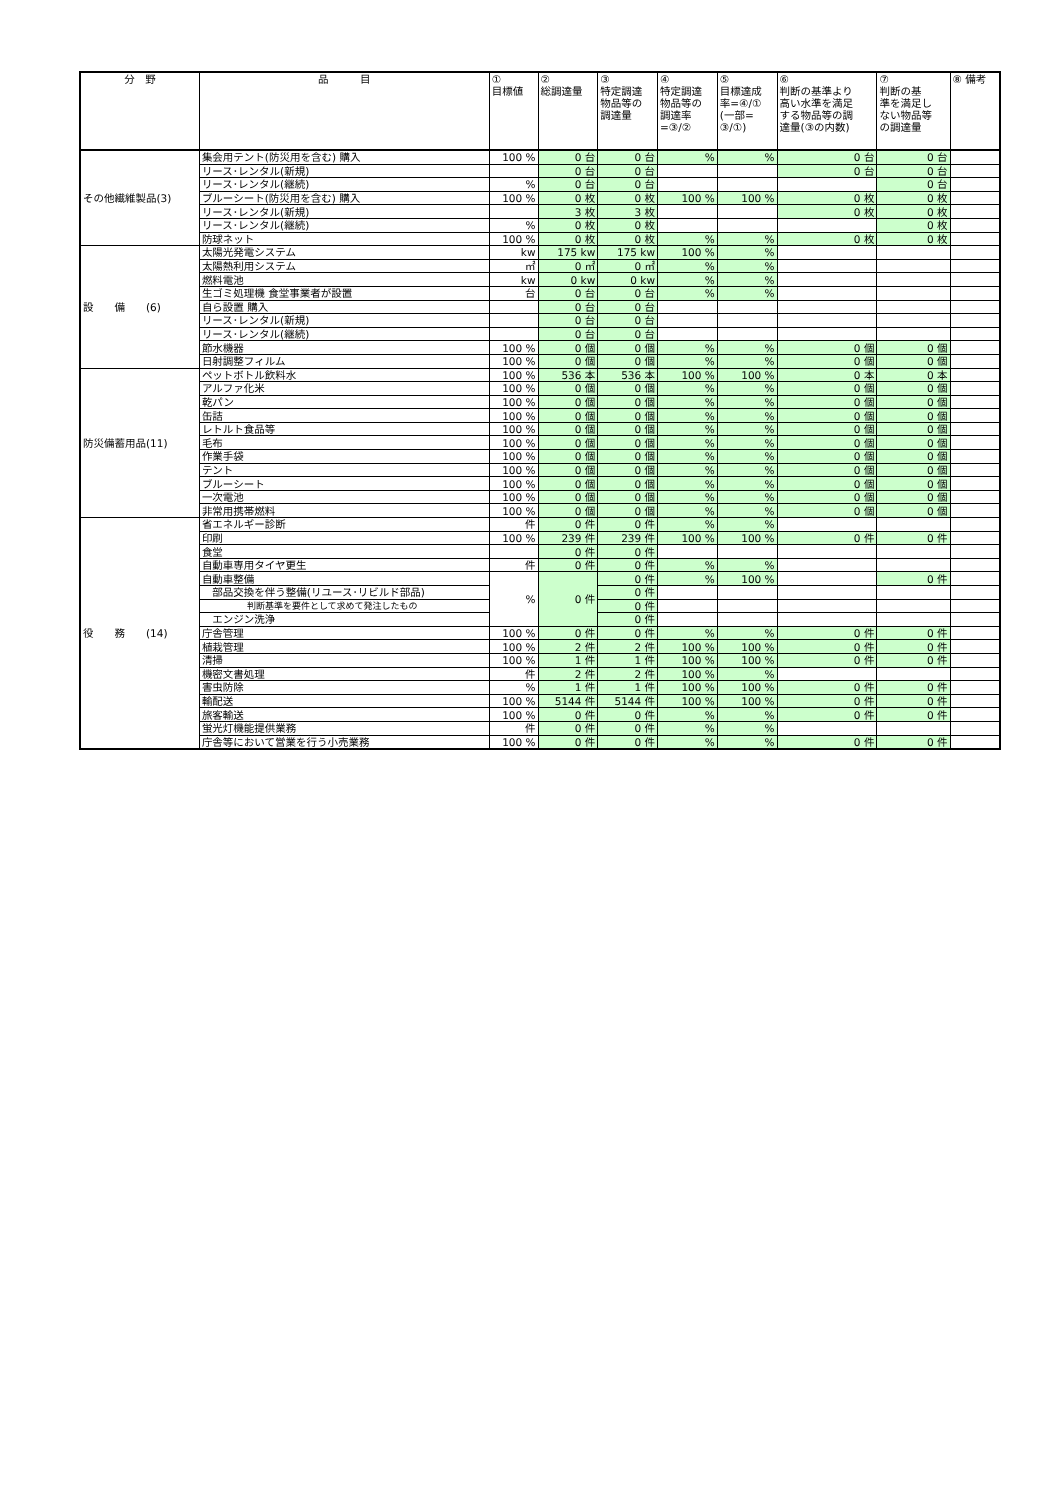| 分 野 | 品 目 | ① 目標値 | ② 総調達量 | ③ 特定調達 物品等の 調達量 | ④ 特定調達 物品等の 調達率 =③/② | ⑤ 目標達成 率=④/① (一部= ③/①) | ⑥ 判断の基準より 高い水準を満足 する物品等の調 達量(③の内数) | ⑦ 判断の基 準を満足し ない物品等 の調達量 | ⑧ 備考 |
| --- | --- | --- | --- | --- | --- | --- | --- | --- | --- |
| その他繊維製品(3) | 集会用テント(防災用を含む) 購入 | 100 % | 0 台 | 0 台 | % | % | 0 台 | 0 台 | |
| | リース･レンタル(新規) | | 0 台 | 0 台 | | | 0 台 | 0 台 | |
| | リース･レンタル(継続) | % | 0 台 | 0 台 | | | | 0 台 | |
| | ブルーシート(防災用を含む) 購入 | 100 % | 0 枚 | 0 枚 | 100 % | 100 % | 0 枚 | 0 枚 | |
| | リース･レンタル(新規) | | 3 枚 | 3 枚 | | | 0 枚 | 0 枚 | |
| | リース･レンタル(継続) | % | 0 枚 | 0 枚 | | | | 0 枚 | |
| | 防球ネット | 100 % | 0 枚 | 0 枚 | % | % | 0 枚 | 0 枚 | |
| 設 備 (6) | 太陽光発電システム | kw | 175 kw | 175 kw | 100 % | % | | | |
| | 太陽熱利用システム | ㎡ | 0 ㎡ | 0 ㎡ | % | % | | | |
| | 燃料電池 | kw | 0 kw | 0 kw | % | % | | | |
| | 生ゴミ処理機 食堂事業者が設置 | 台 | 0 台 | 0 台 | % | % | | | |
| | 自ら設置 購入 | | 0 台 | 0 台 | | | | | |
| | リース･レンタル(新規) | | 0 台 | 0 台 | | | | | |
| | リース･レンタル(継続) | | 0 台 | 0 台 | | | | | |
| | 節水機器 | 100 % | 0 個 | 0 個 | % | % | 0 個 | 0 個 | |
| | 日射調整フィルム | 100 % | 0 個 | 0 個 | % | % | 0 個 | 0 個 | |
| 防災備蓄用品(11) | ペットボトル飲料水 | 100 % | 536 本 | 536 本 | 100 % | 100 % | 0 本 | 0 本 | |
| | アルファ化米 | 100 % | 0 個 | 0 個 | % | % | 0 個 | 0 個 | |
| | 乾パン | 100 % | 0 個 | 0 個 | % | % | 0 個 | 0 個 | |
| | 缶詰 | 100 % | 0 個 | 0 個 | % | % | 0 個 | 0 個 | |
| | レトルト食品等 | 100 % | 0 個 | 0 個 | % | % | 0 個 | 0 個 | |
| | 毛布 | 100 % | 0 個 | 0 個 | % | % | 0 個 | 0 個 | |
| | 作業手袋 | 100 % | 0 個 | 0 個 | % | % | 0 個 | 0 個 | |
| | テント | 100 % | 0 個 | 0 個 | % | % | 0 個 | 0 個 | |
| | ブルーシート | 100 % | 0 個 | 0 個 | % | % | 0 個 | 0 個 | |
| | 一次電池 | 100 % | 0 個 | 0 個 | % | % | 0 個 | 0 個 | |
| | 非常用携帯燃料 | 100 % | 0 個 | 0 個 | % | % | 0 個 | 0 個 | |
| 役 務 (14) | 省エネルギー診断 | 件 | 0 件 | 0 件 | % | % | | | |
| | 印刷 | 100 % | 239 件 | 239 件 | 100 % | 100 % | 0 件 | 0 件 | |
| | 食堂 | | 0 件 | 0 件 | | | | | |
| | 自動車専用タイヤ更生 | 件 | 0 件 | 0 件 | % | % | | | |
| | 自動車整備 | % | 0 件 | 0 件 | % | 100 % | | 0 件 | |
| | 部品交換を伴う整備(リユース･リビルド部品) | | | 0 件 | | | | | |
| | 判断基準を要件として求めて発注したもの | | | 0 件 | | | | | |
| | エンジン洗浄 | | | 0 件 | | | | | |
| | 庁舎管理 | 100 % | 0 件 | 0 件 | % | % | 0 件 | 0 件 | |
| | 植栽管理 | 100 % | 2 件 | 2 件 | 100 % | 100 % | 0 件 | 0 件 | |
| | 清掃 | 100 % | 1 件 | 1 件 | 100 % | 100 % | 0 件 | 0 件 | |
| | 機密文書処理 | 件 | 2 件 | 2 件 | 100 % | % | | | |
| | 害虫防除 | % | 1 件 | 1 件 | 100 % | 100 % | 0 件 | 0 件 | |
| | 輸配送 | 100 % | 5144 件 | 5144 件 | 100 % | 100 % | 0 件 | 0 件 | |
| | 旅客輸送 | 100 % | 0 件 | 0 件 | % | % | 0 件 | 0 件 | |
| | 蛍光灯機能提供業務 | 件 | 0 件 | 0 件 | % | % | | | |
| | 庁舎等において営業を行う小売業務 | 100 % | 0 件 | 0 件 | % | % | 0 件 | 0 件 | |